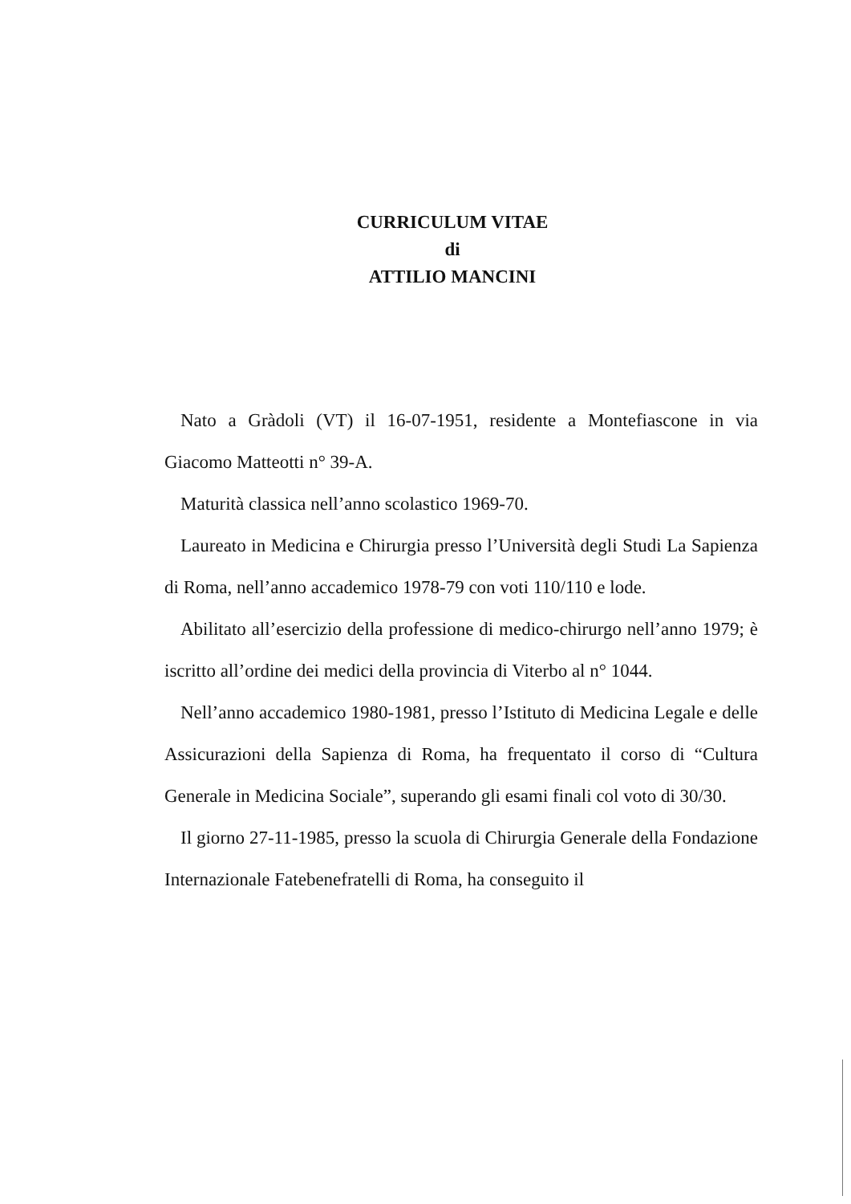CURRICULUM VITAE
di
ATTILIO MANCINI
Nato a Gràdoli (VT) il 16-07-1951, residente a Montefiascone in via Giacomo Matteotti n° 39-A.
Maturità classica nell’anno scolastico 1969-70.
Laureato in Medicina e Chirurgia presso l’Università degli Studi La Sapienza di Roma, nell’anno accademico 1978-79 con voti 110/110 e lode.
Abilitato all’esercizio della professione di medico-chirurgo nell’anno 1979; è iscritto all’ordine dei medici della provincia di Viterbo al n° 1044.
Nell’anno accademico 1980-1981, presso l’Istituto di Medicina Legale e delle Assicurazioni della Sapienza di Roma, ha frequentato il corso di “Cultura Generale in Medicina Sociale”, superando gli esami finali col voto di 30/30.
Il giorno 27-11-1985, presso la scuola di Chirurgia Generale della Fondazione Internazionale Fatebenefratelli di Roma, ha conseguito il